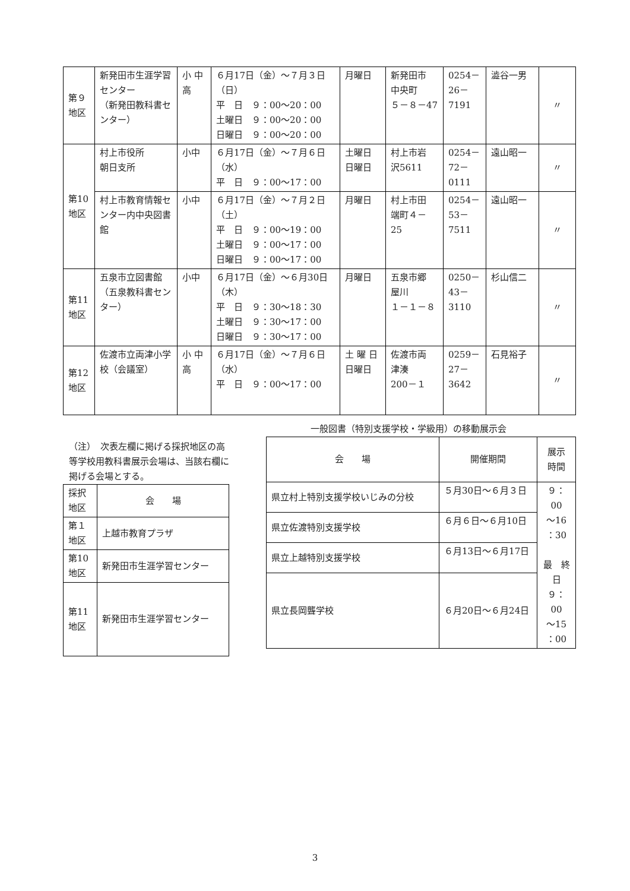| 第９ 地区 | 新発田市生涯学習センター （新発田教科書センター） | 小 中 高 | ６月17日（金）～７月３日（日） 平 日 ９：00～20：00 土曜日 ９：00～20：00 日曜日 ９：00～20：00 | 月曜日 | 新発田市 中央町 ５－８－47 | 0254－ 26－ 7191 | 澁谷一男 | 〃 |
| 第10 地区 | 村上市役所 朝日支所 | 小中 | ６月17日（金）～７月６日（水） 平 日 ９：00～17：00 | 土曜日 日曜日 | 村上市岩 沢5611 | 0254－ 72－ 0111 | 遠山昭一 | 〃 |
| | 村上市教育情報センター内中央図書館 | 小中 | ６月17日（金）～７月２日（土） 平 日 ９：00～19：00 土曜日 ９：00～17：00 日曜日 ９：00～17：00 | 月曜日 | 村上市田 端町４－ 25 | 0254－ 53－ 7511 | 遠山昭一 | 〃 |
| 第11 地区 | 五泉市立図書館（五泉教科書センター） | 小中 | ６月17日（金）～６月30日（木） 平 日 ９：30～18：30 土曜日 ９：30～17：00 日曜日 ９：30～17：00 | 月曜日 | 五泉市郷 屋川 １－１－８ | 0250－ 43－ 3110 | 杉山信二 | 〃 |
| 第12 地区 | 佐渡市立両津小学校（会議室） | 小 中 高 | ６月17日（金）～７月６日（水） 平 日 ９：00～17：00 | 土 曜 日 日曜日 | 佐渡市両 津湊 200－１ | 0259－ 27－ 3642 | 石見裕子 | 〃 |
（注）　次表左欄に掲げる採択地区の高等学校用教科書展示会場は、当該右欄に掲げる会場とする。
| 採択 地区 | 会 場 |
| 第１ 地区 | 上越市教育プラザ |
| 第10 地区 | 新発田市生涯学習センター |
| 第11 地区 | 新発田市生涯学習センター |
一般図書（特別支援学校・学級用）の移動展示会
| 会 場 | 開催期間 | 展示 時間 |
| --- | --- | --- |
| 県立村上特別支援学校いじみの分校 | ５月30日～６月３日 | ９：00 ～16 ：30 最 終日 ９：00 ～15 ：00 |
| 県立佐渡特別支援学校 | ６月６日～６月10日 | |
| 県立上越特別支援学校 | ６月13日～６月17日 | |
| 県立長岡聾学校 | ６月20日～６月24日 | |
3